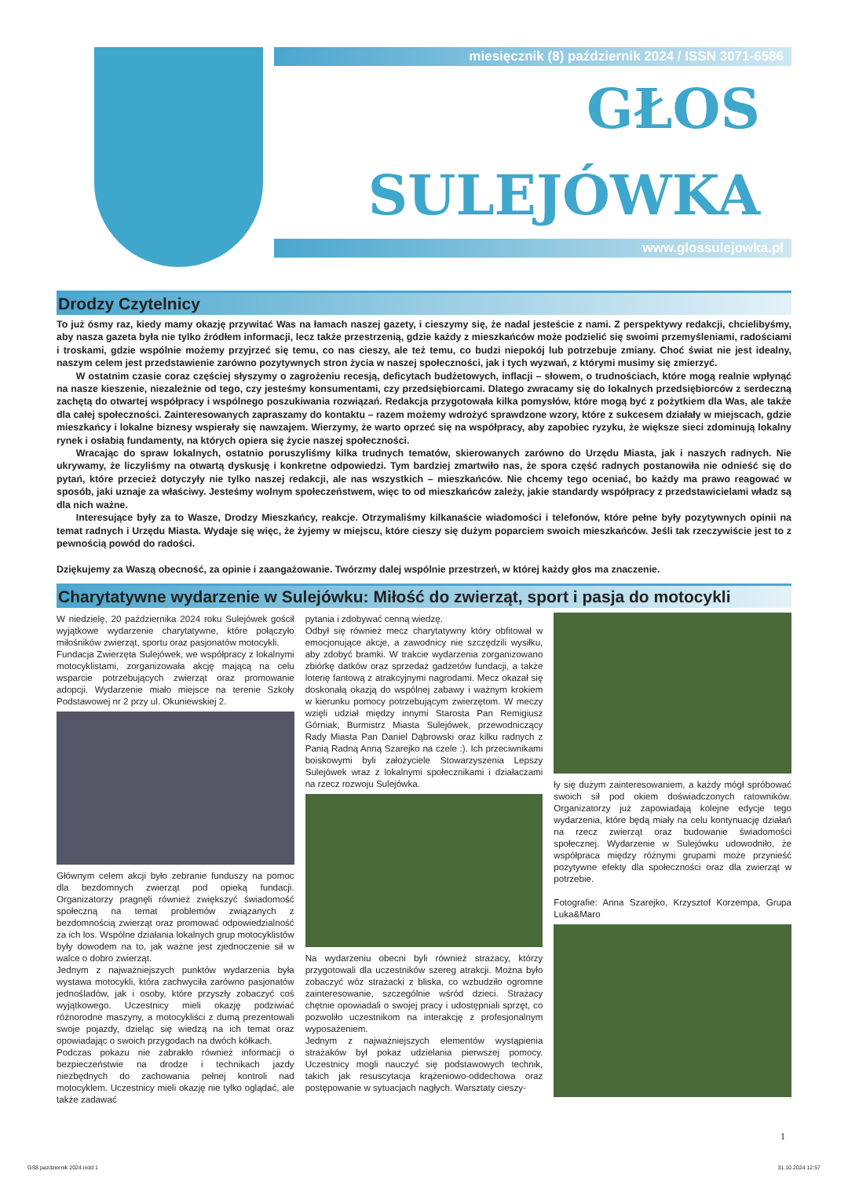miesięcznik (8) październik 2024 / ISSN 3071-6586
GŁOS
SULEJÓWKA
www.glossulejowka.pl
Drodzy Czytelnicy
To już ósmy raz, kiedy mamy okazję przywitać Was na łamach naszej gazety, i cieszymy się, że nadal jesteście z nami. Z perspektywy redakcji, chcielibyśmy, aby nasza gazeta była nie tylko źródłem informacji, lecz także przestrzenią, gdzie każdy z mieszkańców może podzielić się swoimi przemyśleniami, radościami i troskami, gdzie wspólnie możemy przyjrzeć się temu, co nas cieszy, ale też temu, co budzi niepokój lub potrzebuje zmiany. Choć świat nie jest idealny, naszym celem jest przedstawienie zarówno pozytywnych stron życia w naszej społeczności, jak i tych wyzwań, z którymi musimy się zmierzyć.
  W ostatnim czasie coraz częściej słyszymy o zagrożeniu recesją, deficytach budżetowych, inflacji – słowem, o trudnościach, które mogą realnie wpłynąć na nasze kieszenie, niezależnie od tego, czy jesteśmy konsumentami, czy przedsiębiorcami. Dlatego zwracamy się do lokalnych przedsiębiorców z serdeczną zachętą do otwartej współpracy i wspólnego poszukiwania rozwiązań. Redakcja przygotowała kilka pomysłów, które mogą być z pożytkiem dla Was, ale także dla całej społeczności. Zainteresowanych zapraszamy do kontaktu – razem możemy wdrożyć sprawdzone wzory, które z sukcesem działały w miejscach, gdzie mieszkańcy i lokalne biznesy wspierały się nawzajem. Wierzymy, że warto oprzeć się na współpracy, aby zapobiec ryzyku, że większe sieci zdominują lokalny rynek i osłabią fundamenty, na których opiera się życie naszej społeczności.
  Wracając do spraw lokalnych, ostatnio poruszyliśmy kilka trudnych tematów, skierowanych zarówno do Urzędu Miasta, jak i naszych radnych. Nie ukrywamy, że liczyliśmy na otwartą dyskusję i konkretne odpowiedzi. Tym bardziej zmartwiło nas, że spora część radnych postanowiła nie odnieść się do pytań, które przecież dotyczyły nie tylko naszej redakcji, ale nas wszystkich – mieszkańców. Nie chcemy tego oceniać, bo każdy ma prawo reagować w sposób, jaki uznaje za właściwy. Jesteśmy wolnym społeczeństwem, więc to od mieszkańców zależy, jakie standardy współpracy z przedstawicielami władz są dla nich ważne.
  Interesujące były za to Wasze, Drodzy Mieszkańcy, reakcje. Otrzymaliśmy kilkanaście wiadomości i telefonów, które pełne były pozytywnych opinii na temat radnych i Urzędu Miasta. Wydaje się więc, że żyjemy w miejscu, które cieszy się dużym poparciem swoich mieszkańców. Jeśli tak rzeczywiście jest to z pewnością powód do radości.
Dziękujemy za Waszą obecność, za opinie i zaangażowanie. Twórzmy dalej wspólnie przestrzeń, w której każdy głos ma znaczenie.
Charytatywne wydarzenie w Sulejówku: Miłość do zwierząt, sport i pasja do motocykli
W niedzielę, 20 października 2024 roku Sulejówek gościł wyjątkowe wydarzenie charytatywne, które połączyło miłośników zwierząt, sportu oraz pasjonatów motocykli.
Fundacja Zwierzęta Sulejówek, we współpracy z lokalnymi motocyklistami, zorganizowała akcję mającą na celu wsparcie potrzebujących zwierząt oraz promowanie adopcji. Wydarzenie miało miejsce na terenie Szkoły Podstawowej nr 2 przy ul. Okuniewskiej 2.
Głównym celem akcji było zebranie funduszy na pomoc dla bezdomnych zwierząt pod opieką fundacji. Organizatorzy pragnęli również zwiększyć świadomość społeczną na temat problemów związanych z bezdomnością zwierząt oraz promować odpowiedzialność za ich los. Wspólne działania lokalnych grup motocyklistów były dowodem na to, jak ważne jest zjednoczenie sił w walce o dobro zwierząt.
Jednym z najważniejszych punktów wydarzenia była wystawa motocykli, która zachwyciła zarówno pasjonatów jednośladów, jak i osoby, które przyszły zobaczyć coś wyjątkowego. Uczestnicy mieli okazję podziwiać różnorodne maszyny, a motocykliści z dumą prezentowali swoje pojazdy, dzieląc się wiedzą na ich temat oraz opowiadając o swoich przygodach na dwóch kółkach.
Podczas pokazu nie zabrakło również informacji o bezpieczeństwie na drodze i technikach jazdy niezbędnych do zachowania pełnej kontroli nad motocyklem. Uczestnicy mieli okazję nie tylko oglądać, ale także zadawać
pytania i zdobywać cenną wiedzę.
Odbył się również mecz charytatywny który obfitował w emocjonujące akcje, a zawodnicy nie szczędzili wysiłku, aby zdobyć bramki. W trakcie wydarzenia zorganizowano zbiórkę datków oraz sprzedaż gadżetów fundacji, a także loterię fantową z atrakcyjnymi nagrodami. Mecz okazał się doskonałą okazją do wspólnej zabawy i ważnym krokiem w kierunku pomocy potrzebującym zwierzętom. W meczy wzięli udział między innymi Starosta Pan Remigiusz Górniak, Burmistrz Miasta Sulejówek, przewodniczący Rady Miasta Pan Daniel Dąbrowski oraz kilku radnych z Panią Radną Anną Szarejko na czele :). Ich przeciwnikami boiskowymi byli założyciele Stowarzyszenia Lepszy Sulejówek wraz z lokalnymi społecznikami i działaczami na rzecz rozwoju Sulejówka.
Na wydarzeniu obecni byli również strażacy, którzy przygotowali dla uczestników szereg atrakcji. Można było zobaczyć wóz strażacki z bliska, co wzbudziło ogromne zainteresowanie, szczególnie wśród dzieci. Strażacy chętnie opowiadali o swojej pracy i udostępniali sprzęt, co pozwoliło uczestnikom na interakcję z profesjonalnym wyposażeniem.
Jednym z najważniejszych elementów wystąpienia strażaków był pokaz udzielania pierwszej pomocy. Uczestnicy mogli nauczyć się podstawowych technik, takich jak resuscytacja krążeniowo-oddechowa oraz postępowanie w sytuacjach nagłych. Warsztaty cieszy-
ły się dużym zainteresowaniem, a każdy mógł spróbować swoich sił pod okiem doświadczonych ratowników. Organizatorzy już zapowiadają kolejne edycje tego wydarzenia, które będą miały na celu kontynuację działań na rzecz zwierząt oraz budowanie świadomości społecznej. Wydarzenie w Sulejówku udowodniło, że współpraca między różnymi grupami może przynieść pozytywne efekty dla społeczności oraz dla zwierząt w potrzebie.
Fotografie: Anna Szarejko, Krzysztof Korzempa, Grupa Luka&Maro
1
GS8 pazdziernik 2024.indd 1 31.10.2024 12:57